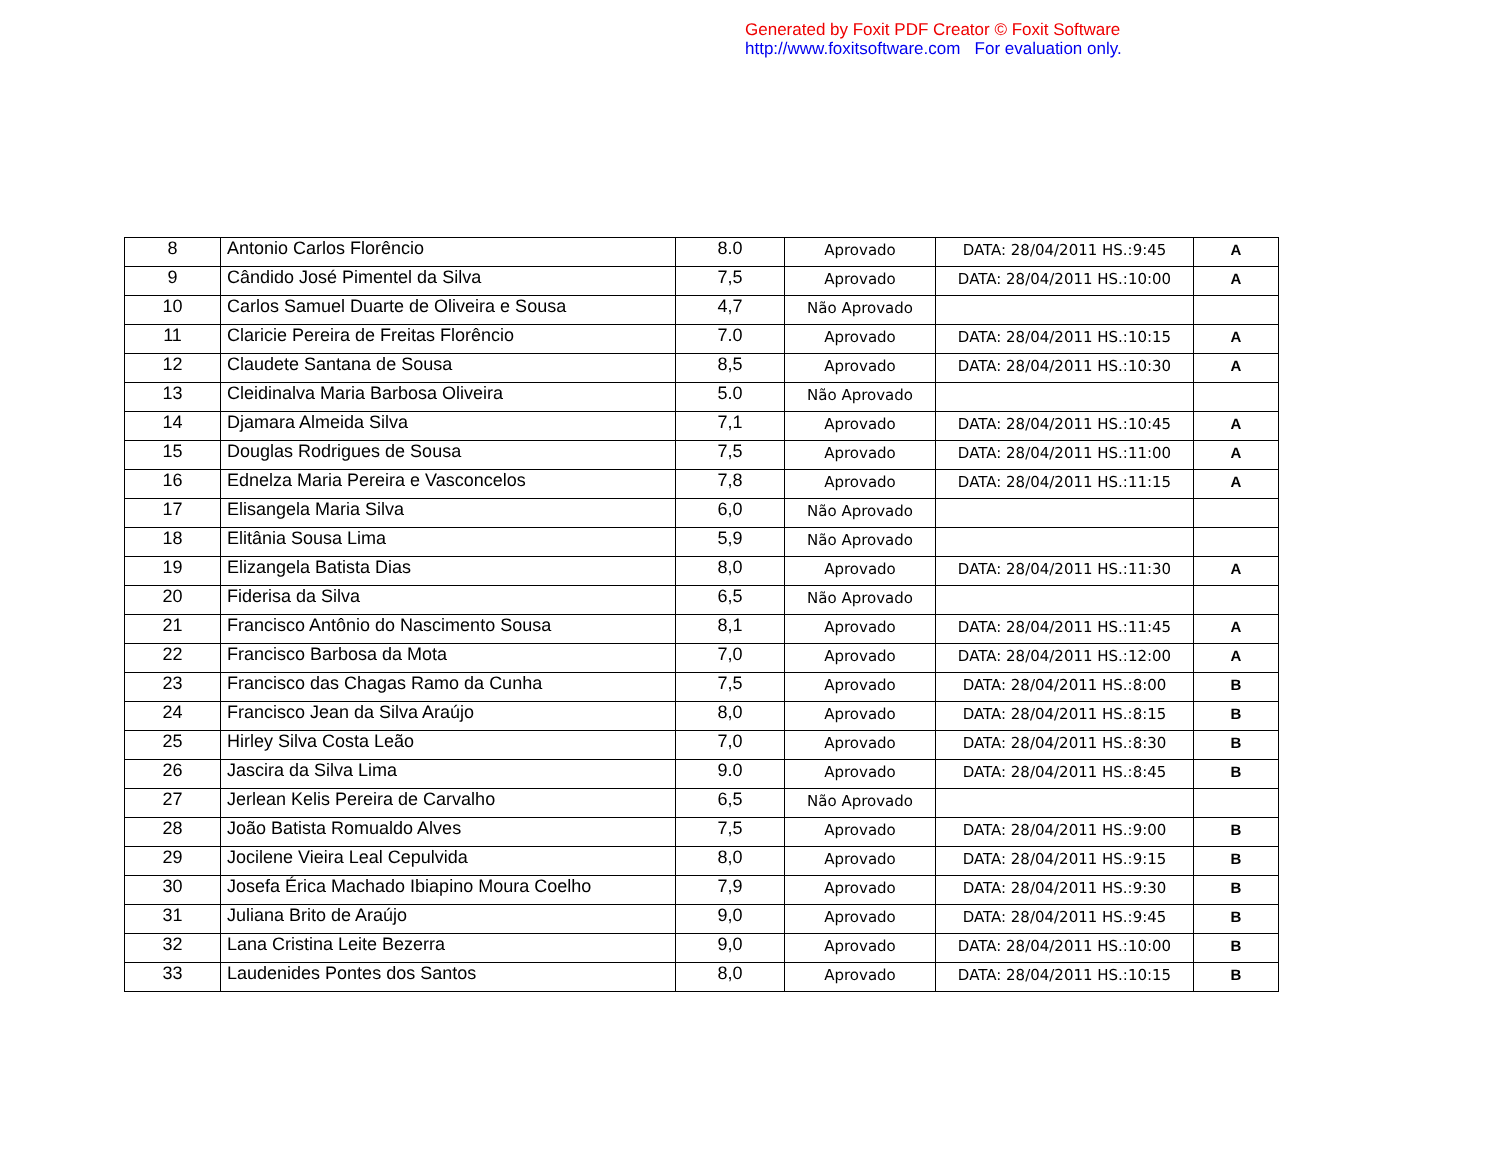Generated by Foxit PDF Creator © Foxit Software
http://www.foxitsoftware.com For evaluation only.
| 8 | Antonio Carlos Florêncio | 8.0 | Aprovado | DATA: 28/04/2011 HS.:9:45 | A |
| 9 | Cândido José Pimentel da Silva | 7,5 | Aprovado | DATA: 28/04/2011 HS.:10:00 | A |
| 10 | Carlos Samuel Duarte de Oliveira e Sousa | 4,7 | Não Aprovado | | |
| 11 | Claricie Pereira de Freitas Florêncio | 7.0 | Aprovado | DATA: 28/04/2011 HS.:10:15 | A |
| 12 | Claudete Santana de Sousa | 8,5 | Aprovado | DATA: 28/04/2011 HS.:10:30 | A |
| 13 | Cleidinalva Maria Barbosa Oliveira | 5.0 | Não Aprovado | | |
| 14 | Djamara Almeida Silva | 7,1 | Aprovado | DATA: 28/04/2011 HS.:10:45 | A |
| 15 | Douglas Rodrigues de Sousa | 7,5 | Aprovado | DATA: 28/04/2011 HS.:11:00 | A |
| 16 | Ednelza Maria Pereira e Vasconcelos | 7,8 | Aprovado | DATA: 28/04/2011 HS.:11:15 | A |
| 17 | Elisangela Maria Silva | 6,0 | Não Aprovado | | |
| 18 | Elitânia Sousa Lima | 5,9 | Não Aprovado | | |
| 19 | Elizangela Batista Dias | 8,0 | Aprovado | DATA: 28/04/2011 HS.:11:30 | A |
| 20 | Fiderisa da Silva | 6,5 | Não Aprovado | | |
| 21 | Francisco Antônio do Nascimento Sousa | 8,1 | Aprovado | DATA: 28/04/2011 HS.:11:45 | A |
| 22 | Francisco Barbosa da Mota | 7,0 | Aprovado | DATA: 28/04/2011 HS.:12:00 | A |
| 23 | Francisco das Chagas Ramo da Cunha | 7,5 | Aprovado | DATA: 28/04/2011 HS.:8:00 | B |
| 24 | Francisco Jean da Silva Araújo | 8,0 | Aprovado | DATA: 28/04/2011 HS.:8:15 | B |
| 25 | Hirley Silva Costa Leão | 7,0 | Aprovado | DATA: 28/04/2011 HS.:8:30 | B |
| 26 | Jascira da Silva Lima | 9.0 | Aprovado | DATA: 28/04/2011 HS.:8:45 | B |
| 27 | Jerlean Kelis Pereira de Carvalho | 6,5 | Não Aprovado | | |
| 28 | João Batista Romualdo Alves | 7,5 | Aprovado | DATA: 28/04/2011 HS.:9:00 | B |
| 29 | Jocilene Vieira Leal Cepulvida | 8,0 | Aprovado | DATA: 28/04/2011 HS.:9:15 | B |
| 30 | Josefa Érica Machado Ibiapino Moura Coelho | 7,9 | Aprovado | DATA: 28/04/2011 HS.:9:30 | B |
| 31 | Juliana Brito de Araújo | 9,0 | Aprovado | DATA: 28/04/2011 HS.:9:45 | B |
| 32 | Lana Cristina Leite Bezerra | 9,0 | Aprovado | DATA: 28/04/2011 HS.:10:00 | B |
| 33 | Laudenides Pontes dos Santos | 8,0 | Aprovado | DATA: 28/04/2011 HS.:10:15 | B |